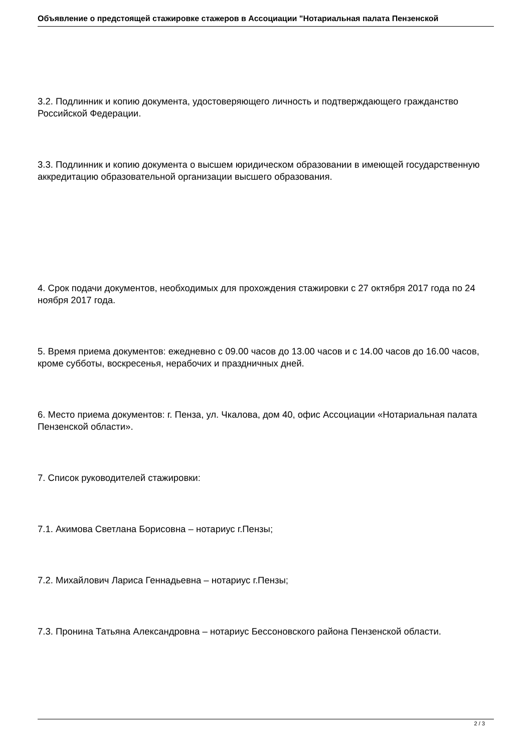Объявление о предстоящей стажировке стажеров в Ассоциации "Нотариальная палата Пензенской
3.2. Подлинник и копию документа, удостоверяющего личность и подтверждающего гражданство Российской Федерации.
3.3. Подлинник и копию документа о высшем юридическом образовании в имеющей государственную аккредитацию образовательной организации высшего образования.
4. Срок подачи документов, необходимых для прохождения стажировки с 27 октября 2017 года по 24 ноября 2017 года.
5. Время приема документов: ежедневно с 09.00 часов до 13.00 часов и с 14.00 часов до 16.00 часов, кроме субботы, воскресенья, нерабочих и праздничных дней.
6. Место приема документов: г. Пенза, ул. Чкалова, дом 40, офис Ассоциации «Нотариальная палата Пензенской области».
7. Список руководителей стажировки:
7.1. Акимова Светлана Борисовна – нотариус г.Пензы;
7.2. Михайлович Лариса Геннадьевна – нотариус г.Пензы;
7.3. Пронина Татьяна Александровна – нотариус Бессоновского района Пензенской области.
2 / 3